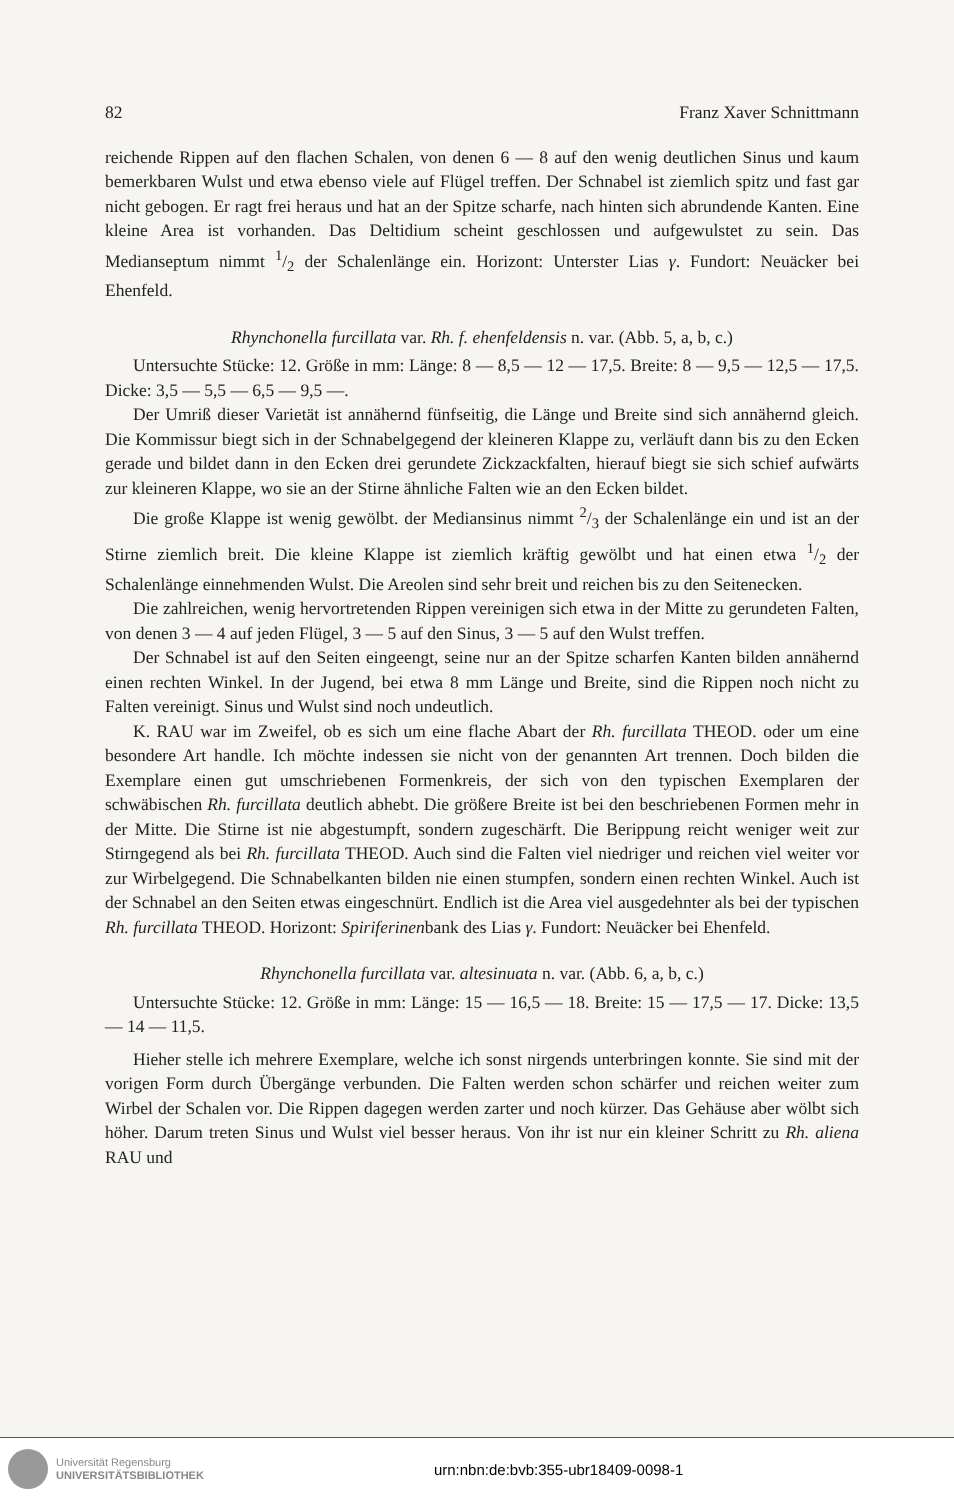82 Franz Xaver Schnittmann
reichende Rippen auf den flachen Schalen, von denen 6 — 8 auf den wenig deutlichen Sinus und kaum bemerkbaren Wulst und etwa ebenso viele auf Flügel treffen. Der Schnabel ist ziemlich spitz und fast gar nicht gebogen. Er ragt frei heraus und hat an der Spitze scharfe, nach hinten sich abrundende Kanten. Eine kleine Area ist vorhanden. Das Deltidium scheint geschlossen und aufgewulstet zu sein. Das Medianseptum nimmt 1/2 der Schalenlänge ein. Horizont: Unterster Lias γ. Fundort: Neuäcker bei Ehenfeld.
Rhynchonella furcillata var. Rh. f. ehenfeldensis n. var. (Abb. 5, a, b, c.)
Untersuchte Stücke: 12. Größe in mm: Länge: 8 — 8,5 — 12 — 17,5. Breite: 8 — 9,5 — 12,5 — 17,5. Dicke: 3,5 — 5,5 — 6,5 — 9,5 —.
Der Umriß dieser Varietät ist annähernd fünfseitig, die Länge und Breite sind sich annähernd gleich. Die Kommissur biegt sich in der Schnabelgegend der kleineren Klappe zu, verläuft dann bis zu den Ecken gerade und bildet dann in den Ecken drei gerundete Zickzackfalten, hierauf biegt sie sich schief aufwärts zur kleineren Klappe, wo sie an der Stirne ähnliche Falten wie an den Ecken bildet.
Die große Klappe ist wenig gewölbt. der Mediansinus nimmt 2/3 der Schalenlänge ein und ist an der Stirne ziemlich breit. Die kleine Klappe ist ziemlich kräftig gewölbt und hat einen etwa 1/2 der Schalenlänge einnehmenden Wulst. Die Areolen sind sehr breit und reichen bis zu den Seitenecken.
Die zahlreichen, wenig hervortretenden Rippen vereinigen sich etwa in der Mitte zu gerundeten Falten, von denen 3 — 4 auf jeden Flügel, 3 — 5 auf den Sinus, 3 — 5 auf den Wulst treffen.
Der Schnabel ist auf den Seiten eingeengt, seine nur an der Spitze scharfen Kanten bilden annähernd einen rechten Winkel. In der Jugend, bei etwa 8 mm Länge und Breite, sind die Rippen noch nicht zu Falten vereinigt. Sinus und Wulst sind noch undeutlich.
K. RAU war im Zweifel, ob es sich um eine flache Abart der Rh. furcillata THEOD. oder um eine besondere Art handle. Ich möchte indessen sie nicht von der genannten Art trennen. Doch bilden die Exemplare einen gut umschriebenen Formenkreis, der sich von den typischen Exemplaren der schwäbischen Rh. furcillata deutlich abhebt. Die größere Breite ist bei den beschriebenen Formen mehr in der Mitte. Die Stirne ist nie abgestumpft, sondern zugeschärft. Die Berippung reicht weniger weit zur Stirngegend als bei Rh. furcillata THEOD. Auch sind die Falten viel niedriger und reichen viel weiter vor zur Wirbelgegend. Die Schnabelkanten bilden nie einen stumpfen, sondern einen rechten Winkel. Auch ist der Schnabel an den Seiten etwas eingeschnürt. Endlich ist die Area viel ausgedehnter als bei der typischen Rh. furcillata THEOD. Horizont: Spiriferinenbank des Lias γ. Fundort: Neuäcker bei Ehenfeld.
Rhynchonella furcillata var. altesinuata n. var. (Abb. 6, a, b, c.)
Untersuchte Stücke: 12. Größe in mm: Länge: 15 — 16,5 — 18. Breite: 15 — 17,5 — 17. Dicke: 13,5 — 14 — 11,5.
Hieher stelle ich mehrere Exemplare, welche ich sonst nirgends unterbringen konnte. Sie sind mit der vorigen Form durch Übergänge verbunden. Die Falten werden schon schärfer und reichen weiter zum Wirbel der Schalen vor. Die Rippen dagegen werden zarter und noch kürzer. Das Gehäuse aber wölbt sich höher. Darum treten Sinus und Wulst viel besser heraus. Von ihr ist nur ein kleiner Schritt zu Rh. aliena RAU und
Universität Regensburg
UNIVERSITÄTSBIBLIOTHEK
urn:nbn:de:bvb:355-ubr18409-0098-1